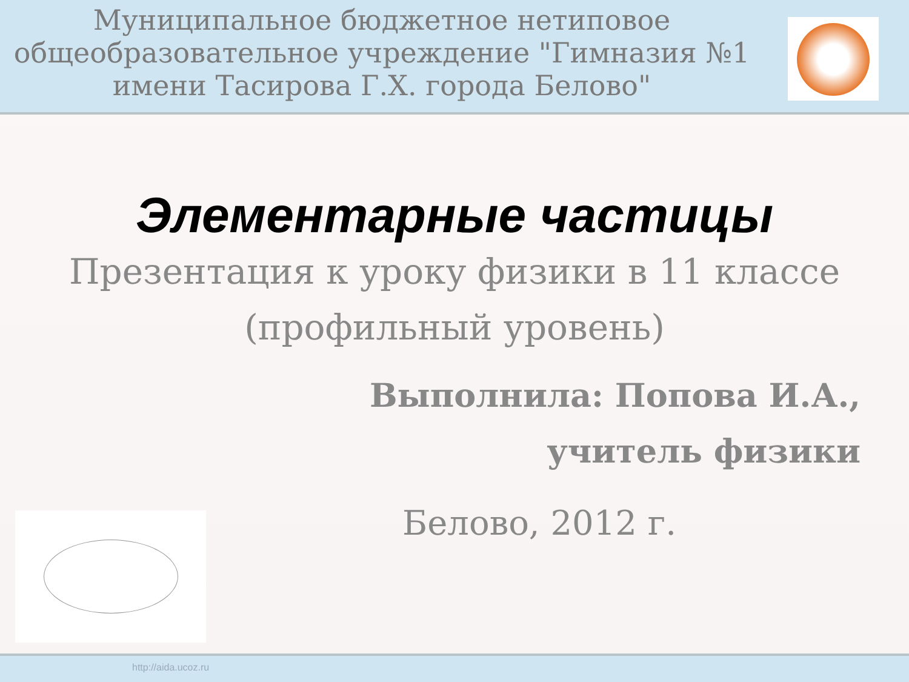Муниципальное бюджетное нетиповое общеобразовательное учреждение "Гимназия №1 имени Тасирова Г.Х. города Белово"
Элементарные частицы
Презентация к уроку физики в 11 классе
(профильный уровень)
Выполнила: Попова И.А.,
учитель физики
Белово, 2012 г.
http://aida.ucoz.ru